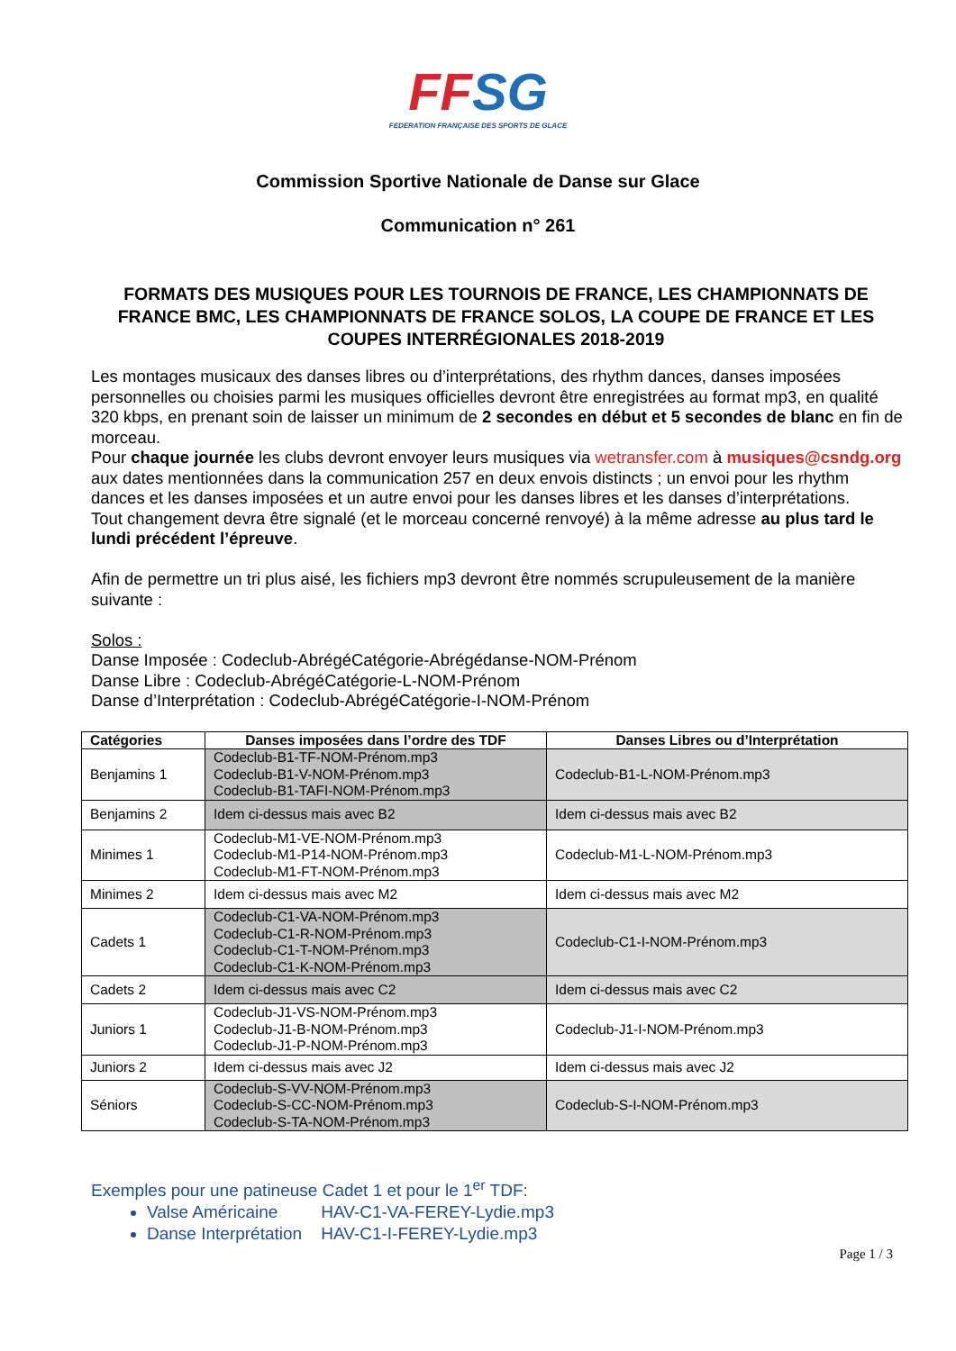FFSG
FEDERATION FRANÇAISE DES SPORTS DE GLACE
Commission Sportive Nationale de Danse sur Glace
Communication n° 261
FORMATS DES MUSIQUES POUR LES TOURNOIS DE FRANCE, LES CHAMPIONNATS DE FRANCE BMC, LES CHAMPIONNATS DE FRANCE SOLOS, LA COUPE DE FRANCE ET LES COUPES INTERRÉGIONALES 2018-2019
Les montages musicaux des danses libres ou d’interprétations, des rhythm dances, danses imposées personnelles ou choisies parmi les musiques officielles devront être enregistrées au format mp3, en qualité 320 kbps, en prenant soin de laisser un minimum de 2 secondes en début et 5 secondes de blanc en fin de morceau.
Pour chaque journée les clubs devront envoyer leurs musiques via wetransfer.com à musiques@csndg.org aux dates mentionnées dans la communication 257 en deux envois distincts ; un envoi pour les rhythm dances et les danses imposées et un autre envoi pour les danses libres et les danses d’interprétations.
Tout changement devra être signalé (et le morceau concerné renvoyé) à la même adresse au plus tard le lundi précédent l’épreuve.
Afin de permettre un tri plus aisé, les fichiers mp3 devront être nommés scrupuleusement de la manière suivante :
Solos :
Danse Imposée : Codeclub-AbrégéCatégorie-Abrégédanse-NOM-Prénom
Danse Libre : Codeclub-AbrégéCatégorie-L-NOM-Prénom
Danse d’Interprétation : Codeclub-AbrégéCatégorie-I-NOM-Prénom
| Catégories | Danses imposées dans l’ordre des TDF | Danses Libres ou d’Interprétation |
| --- | --- | --- |
| Benjamins 1 | Codeclub-B1-TF-NOM-Prénom.mp3 Codeclub-B1-V-NOM-Prénom.mp3 Codeclub-B1-TAFI-NOM-Prénom.mp3 | Codeclub-B1-L-NOM-Prénom.mp3 |
| Benjamins 2 | Idem ci-dessus mais avec B2 | Idem ci-dessus mais avec B2 |
| Minimes 1 | Codeclub-M1-VE-NOM-Prénom.mp3 Codeclub-M1-P14-NOM-Prénom.mp3 Codeclub-M1-FT-NOM-Prénom.mp3 | Codeclub-M1-L-NOM-Prénom.mp3 |
| Minimes 2 | Idem ci-dessus mais avec M2 | Idem ci-dessus mais avec M2 |
| Cadets 1 | Codeclub-C1-VA-NOM-Prénom.mp3 Codeclub-C1-R-NOM-Prénom.mp3 Codeclub-C1-T-NOM-Prénom.mp3 Codeclub-C1-K-NOM-Prénom.mp3 | Codeclub-C1-I-NOM-Prénom.mp3 |
| Cadets 2 | Idem ci-dessus mais avec C2 | Idem ci-dessus mais avec C2 |
| Juniors 1 | Codeclub-J1-VS-NOM-Prénom.mp3 Codeclub-J1-B-NOM-Prénom.mp3 Codeclub-J1-P-NOM-Prénom.mp3 | Codeclub-J1-I-NOM-Prénom.mp3 |
| Juniors 2 | Idem ci-dessus mais avec J2 | Idem ci-dessus mais avec J2 |
| Séniors | Codeclub-S-VV-NOM-Prénom.mp3 Codeclub-S-CC-NOM-Prénom.mp3 Codeclub-S-TA-NOM-Prénom.mp3 | Codeclub-S-I-NOM-Prénom.mp3 |
Exemples pour une patineuse Cadet 1 et pour le 1<sup>er</sup> TDF:
Valse Américaine HAV-C1-VA-FEREY-Lydie.mp3
Danse Interprétation HAV-C1-I-FEREY-Lydie.mp3
Page 1 / 3